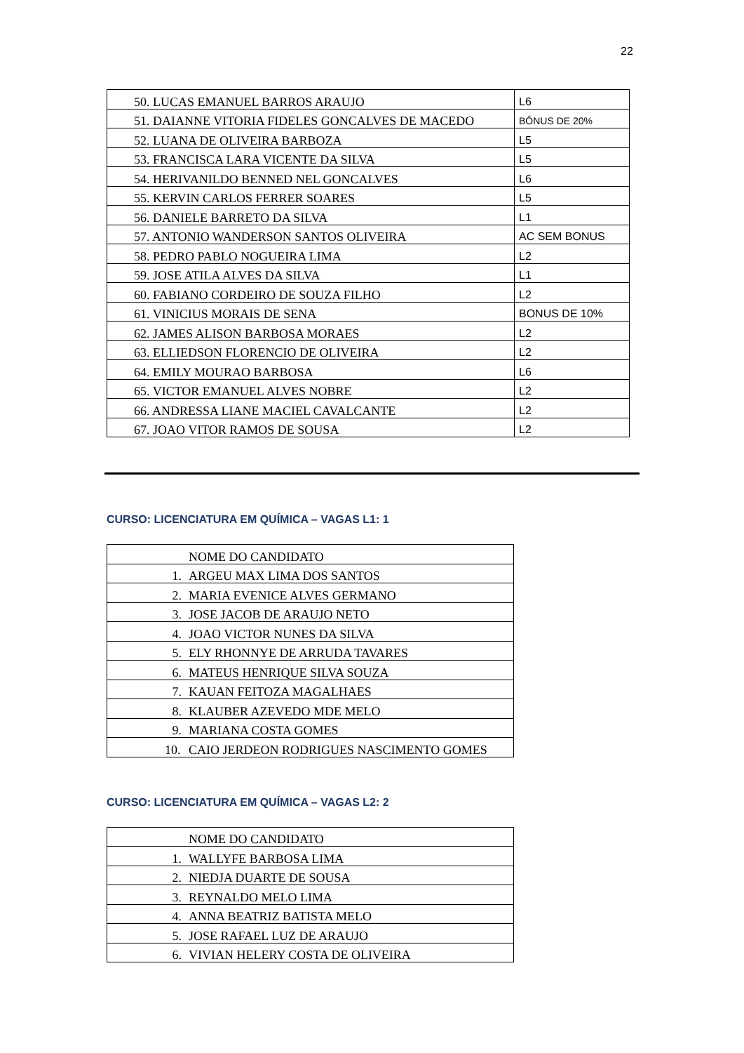22
| 50. LUCAS EMANUEL BARROS ARAUJO | L6 |
| 51. DAIANNE VITORIA FIDELES GONCALVES DE MACEDO | BÔNUS DE 20% |
| 52. LUANA DE OLIVEIRA BARBOZA | L5 |
| 53. FRANCISCA LARA VICENTE DA SILVA | L5 |
| 54. HERIVANILDO BENNED NEL GONCALVES | L6 |
| 55. KERVIN CARLOS FERRER SOARES | L5 |
| 56. DANIELE BARRETO DA SILVA | L1 |
| 57. ANTONIO WANDERSON SANTOS OLIVEIRA | AC SEM BONUS |
| 58. PEDRO PABLO NOGUEIRA LIMA | L2 |
| 59. JOSE ATILA ALVES DA SILVA | L1 |
| 60. FABIANO CORDEIRO DE SOUZA FILHO | L2 |
| 61. VINICIUS MORAIS DE SENA | BONUS DE 10% |
| 62. JAMES ALISON BARBOSA MORAES | L2 |
| 63. ELLIEDSON FLORENCIO DE OLIVEIRA | L2 |
| 64. EMILY MOURAO BARBOSA | L6 |
| 65. VICTOR EMANUEL ALVES NOBRE | L2 |
| 66. ANDRESSA LIANE MACIEL CAVALCANTE | L2 |
| 67. JOAO VITOR RAMOS DE SOUSA | L2 |
CURSO: LICENCIATURA EM QUÍMICA – VAGAS L1: 1
| NOME DO CANDIDATO |
| 1. ARGEU MAX LIMA DOS SANTOS |
| 2. MARIA EVENICE ALVES GERMANO |
| 3. JOSE JACOB DE ARAUJO NETO |
| 4. JOAO VICTOR NUNES DA SILVA |
| 5. ELY RHONNYE DE ARRUDA TAVARES |
| 6. MATEUS HENRIQUE SILVA SOUZA |
| 7. KAUAN FEITOZA MAGALHAES |
| 8. KLAUBER AZEVEDO MDE MELO |
| 9. MARIANA COSTA GOMES |
| 10. CAIO JERDEON RODRIGUES NASCIMENTO GOMES |
CURSO: LICENCIATURA EM QUÍMICA – VAGAS L2: 2
| NOME DO CANDIDATO |
| 1. WALLYFE BARBOSA LIMA |
| 2. NIEDJA DUARTE DE SOUSA |
| 3. REYNALDO MELO LIMA |
| 4. ANNA BEATRIZ BATISTA MELO |
| 5. JOSE RAFAEL LUZ DE ARAUJO |
| 6. VIVIAN HELERY COSTA DE OLIVEIRA |